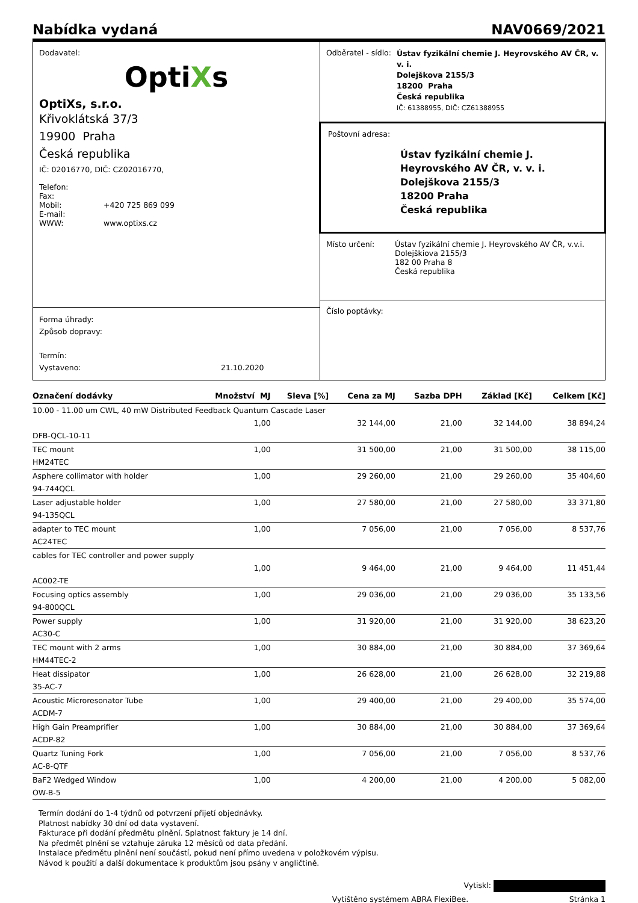Nabídka vydaná NAV0669/2021
Dodavatel:
OptiXs
OptiXs, s.r.o.
Křivoklátská 37/3
19900 Praha
Česká republika
IČ: 02016770, DIČ: CZ02016770,
Telefon:
Fax:
Mobil: +420 725 869 099
E-mail:
WWW: www.optixs.cz
Forma úhrady:
Způsob dopravy:
Termín:
Vystaveno: 21.10.2020
Odběratel - sídlo: Ústav fyzikální chemie J. Heyrovského AV ČR, v. v. i.
Dolejškova 2155/3
18200 Praha
Česká republika
IČ: 61388955, DIČ: CZ61388955
Poštovní adresa:
Ústav fyzikální chemie J. Heyrovského AV ČR, v. v. i.
Dolejškova 2155/3
18200 Praha
Česká republika
Místo určení: Ústav fyzikální chemie J. Heyrovského AV ČR, v.v.i.
Dolejškiova 2155/3
182 00 Praha 8
Česká republika
Číslo poptávky:
| Označení dodávky | Množství MJ | Sleva [%] | Cena za MJ | Sazba DPH | Základ [Kč] | Celkem [Kč] |
| --- | --- | --- | --- | --- | --- | --- |
| 10.00 - 11.00 um CWL, 40 mW Distributed Feedback Quantum Cascade Laser | | | | | | |
| | 1,00 | | 32 144,00 | 21,00 | 32 144,00 | 38 894,24 |
| DFB-QCL-10-11 | | | | | | |
| TEC mount | 1,00 | | 31 500,00 | 21,00 | 31 500,00 | 38 115,00 |
| HM24TEC | | | | | | |
| Asphere collimator with holder | 1,00 | | 29 260,00 | 21,00 | 29 260,00 | 35 404,60 |
| 94-744QCL | | | | | | |
| Laser adjustable holder | 1,00 | | 27 580,00 | 21,00 | 27 580,00 | 33 371,80 |
| 94-135QCL | | | | | | |
| adapter to TEC mount | 1,00 | | 7 056,00 | 21,00 | 7 056,00 | 8 537,76 |
| AC24TEC | | | | | | |
| cables for TEC controller and power supply | | | | | | |
| | 1,00 | | 9 464,00 | 21,00 | 9 464,00 | 11 451,44 |
| AC002-TE | | | | | | |
| Focusing optics assembly | 1,00 | | 29 036,00 | 21,00 | 29 036,00 | 35 133,56 |
| 94-800QCL | | | | | | |
| Power supply | 1,00 | | 31 920,00 | 21,00 | 31 920,00 | 38 623,20 |
| AC30-C | | | | | | |
| TEC mount with 2 arms | 1,00 | | 30 884,00 | 21,00 | 30 884,00 | 37 369,64 |
| HM44TEC-2 | | | | | | |
| Heat dissipator | 1,00 | | 26 628,00 | 21,00 | 26 628,00 | 32 219,88 |
| 35-AC-7 | | | | | | |
| Acoustic Microresonator Tube | 1,00 | | 29 400,00 | 21,00 | 29 400,00 | 35 574,00 |
| ACDM-7 | | | | | | |
| High Gain Preamprifier | 1,00 | | 30 884,00 | 21,00 | 30 884,00 | 37 369,64 |
| ACDP-82 | | | | | | |
| Quartz Tuning Fork | 1,00 | | 7 056,00 | 21,00 | 7 056,00 | 8 537,76 |
| AC-8-QTF | | | | | | |
| BaF2 Wedged Window | 1,00 | | 4 200,00 | 21,00 | 4 200,00 | 5 082,00 |
| OW-B-5 | | | | | | |
Termín dodání do 1-4 týdnů od potvrzení přijetí objednávky.
Platnost nabídky 30 dní od data vystavení.
Fakturace při dodání předmětu plnění. Splatnost faktury je 14 dní.
Na předmět plnění se vztahuje záruka 12 měsíců od data předání.
Instalace předmětu plnění není součástí, pokud není přímo uvedena v položkovém výpisu.
Návod k použití a další dokumentace k produktům jsou psány v angličtině.
Vytiskl:
Vytištěno systémem ABRA FlexiBee. Stránka 1